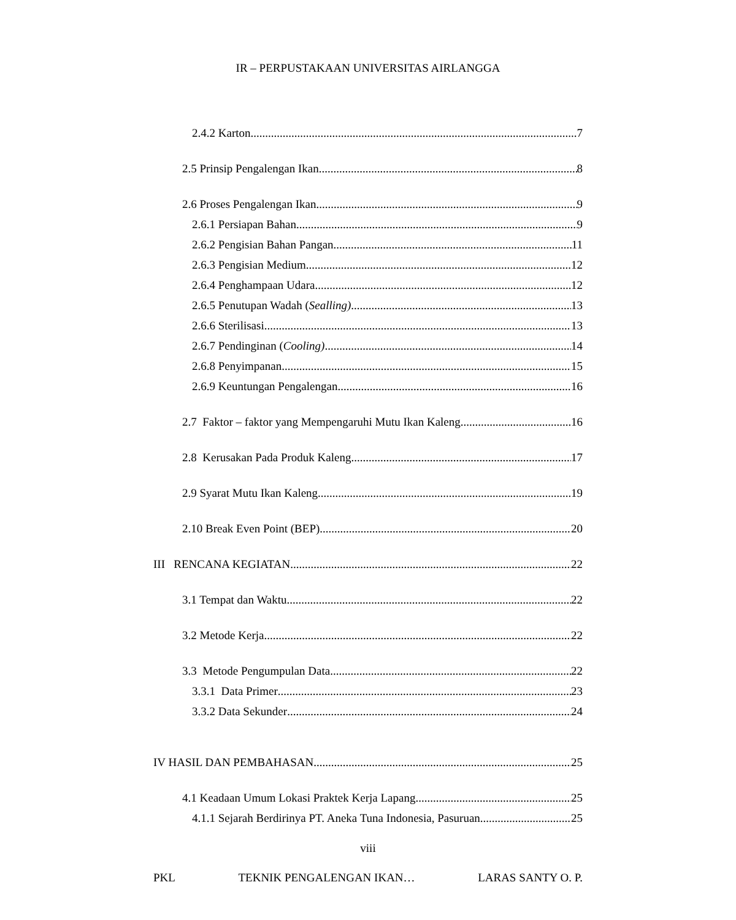IR – PERPUSTAKAAN UNIVERSITAS AIRLANGGA
2.4.2 Karton 7
2.5 Prinsip Pengalengan Ikan 8
2.6 Proses Pengalengan Ikan 9
2.6.1 Persiapan Bahan 9
2.6.2 Pengisian Bahan Pangan 11
2.6.3 Pengisian Medium 12
2.6.4 Penghampaan Udara 12
2.6.5 Penutupan Wadah (Sealling) 13
2.6.6 Sterilisasi 13
2.6.7 Pendinginan (Cooling) 14
2.6.8 Penyimpanan 15
2.6.9 Keuntungan Pengalengan 16
2.7 Faktor – faktor yang Mempengaruhi Mutu Ikan Kaleng 16
2.8 Kerusakan Pada Produk Kaleng 17
2.9 Syarat Mutu Ikan Kaleng 19
2.10 Break Even Point (BEP) 20
III RENCANA KEGIATAN 22
3.1 Tempat dan Waktu 22
3.2 Metode Kerja 22
3.3 Metode Pengumpulan Data 22
3.3.1 Data Primer 23
3.3.2 Data Sekunder 24
IV HASIL DAN PEMBAHASAN 25
4.1 Keadaan Umum Lokasi Praktek Kerja Lapang 25
4.1.1 Sejarah Berdirinya PT. Aneka Tuna Indonesia, Pasuruan 25
viii
PKL TEKNIK PENGALENGAN IKAN… LARAS SANTY O. P.